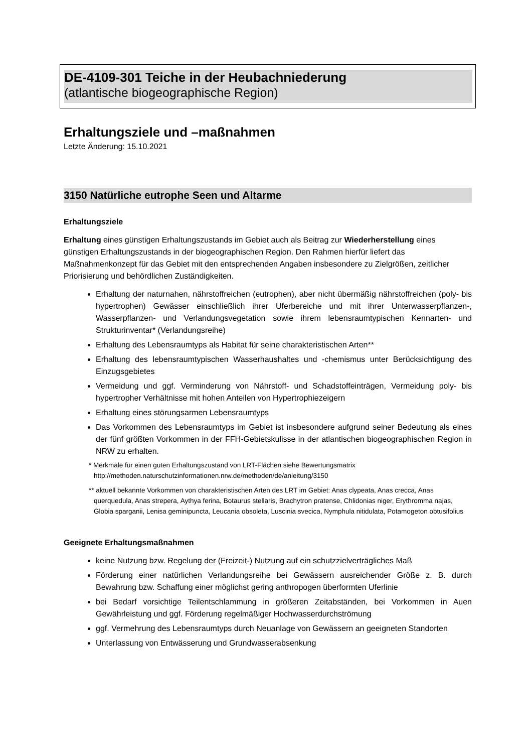DE-4109-301 Teiche in der Heubachniederung
(atlantische biogeographische Region)
Erhaltungsziele und –maßnahmen
Letzte Änderung: 15.10.2021
3150 Natürliche eutrophe Seen und Altarme
Erhaltungsziele
Erhaltung eines günstigen Erhaltungszustands im Gebiet auch als Beitrag zur Wiederherstellung eines günstigen Erhaltungszustands in der biogeographischen Region. Den Rahmen hierfür liefert das Maßnahmenkonzept für das Gebiet mit den entsprechenden Angaben insbesondere zu Zielgrößen, zeitlicher Priorisierung und behördlichen Zuständigkeiten.
Erhaltung der naturnahen, nährstoffreichen (eutrophen), aber nicht übermäßig nährstoffreichen (poly- bis hypertrophen) Gewässer einschließlich ihrer Uferbereiche und mit ihrer Unterwasserpflanzen-, Wasserpflanzen- und Verlandungsvegetation sowie ihrem lebensraumtypischen Kennarten- und Strukturinventar* (Verlandungsreihe)
Erhaltung des Lebensraumtyps als Habitat für seine charakteristischen Arten**
Erhaltung des lebensraumtypischen Wasserhaushaltes und -chemismus unter Berücksichtigung des Einzugsgebietes
Vermeidung und ggf. Verminderung von Nährstoff- und Schadstoffeinträgen, Vermeidung poly- bis hypertropher Verhältnisse mit hohen Anteilen von Hypertrophiezeigern
Erhaltung eines störungsarmen Lebensraumtyps
Das Vorkommen des Lebensraumtyps im Gebiet ist insbesondere aufgrund seiner Bedeutung als eines der fünf größten Vorkommen in der FFH-Gebietskulisse in der atlantischen biogeographischen Region in NRW zu erhalten.
* Merkmale für einen guten Erhaltungszustand von LRT-Flächen siehe Bewertungsmatrix http://methoden.naturschutzinformationen.nrw.de/methoden/de/anleitung/3150
** aktuell bekannte Vorkommen von charakteristischen Arten des LRT im Gebiet: Anas clypeata, Anas crecca, Anas querquedula, Anas strepera, Aythya ferina, Botaurus stellaris, Brachytron pratense, Chlidonias niger, Erythromma najas, Globia sparganii, Lenisa geminipuncta, Leucania obsoleta, Luscinia svecica, Nymphula nitidulata, Potamogeton obtusifolius
Geeignete Erhaltungsmaßnahmen
keine Nutzung bzw. Regelung der (Freizeit-) Nutzung auf ein schutzzielverträgliches Maß
Förderung einer natürlichen Verlandungsreihe bei Gewässern ausreichender Größe z. B. durch Bewahrung bzw. Schaffung einer möglichst gering anthropogen überformten Uferlinie
bei Bedarf vorsichtige Teilentschlammung in größeren Zeitabständen, bei Vorkommen in Auen Gewährleistung und ggf. Förderung regelmäßiger Hochwasserdurchströmung
ggf. Vermehrung des Lebensraumtyps durch Neuanlage von Gewässern an geeigneten Standorten
Unterlassung von Entwässerung und Grundwasserabsenkung